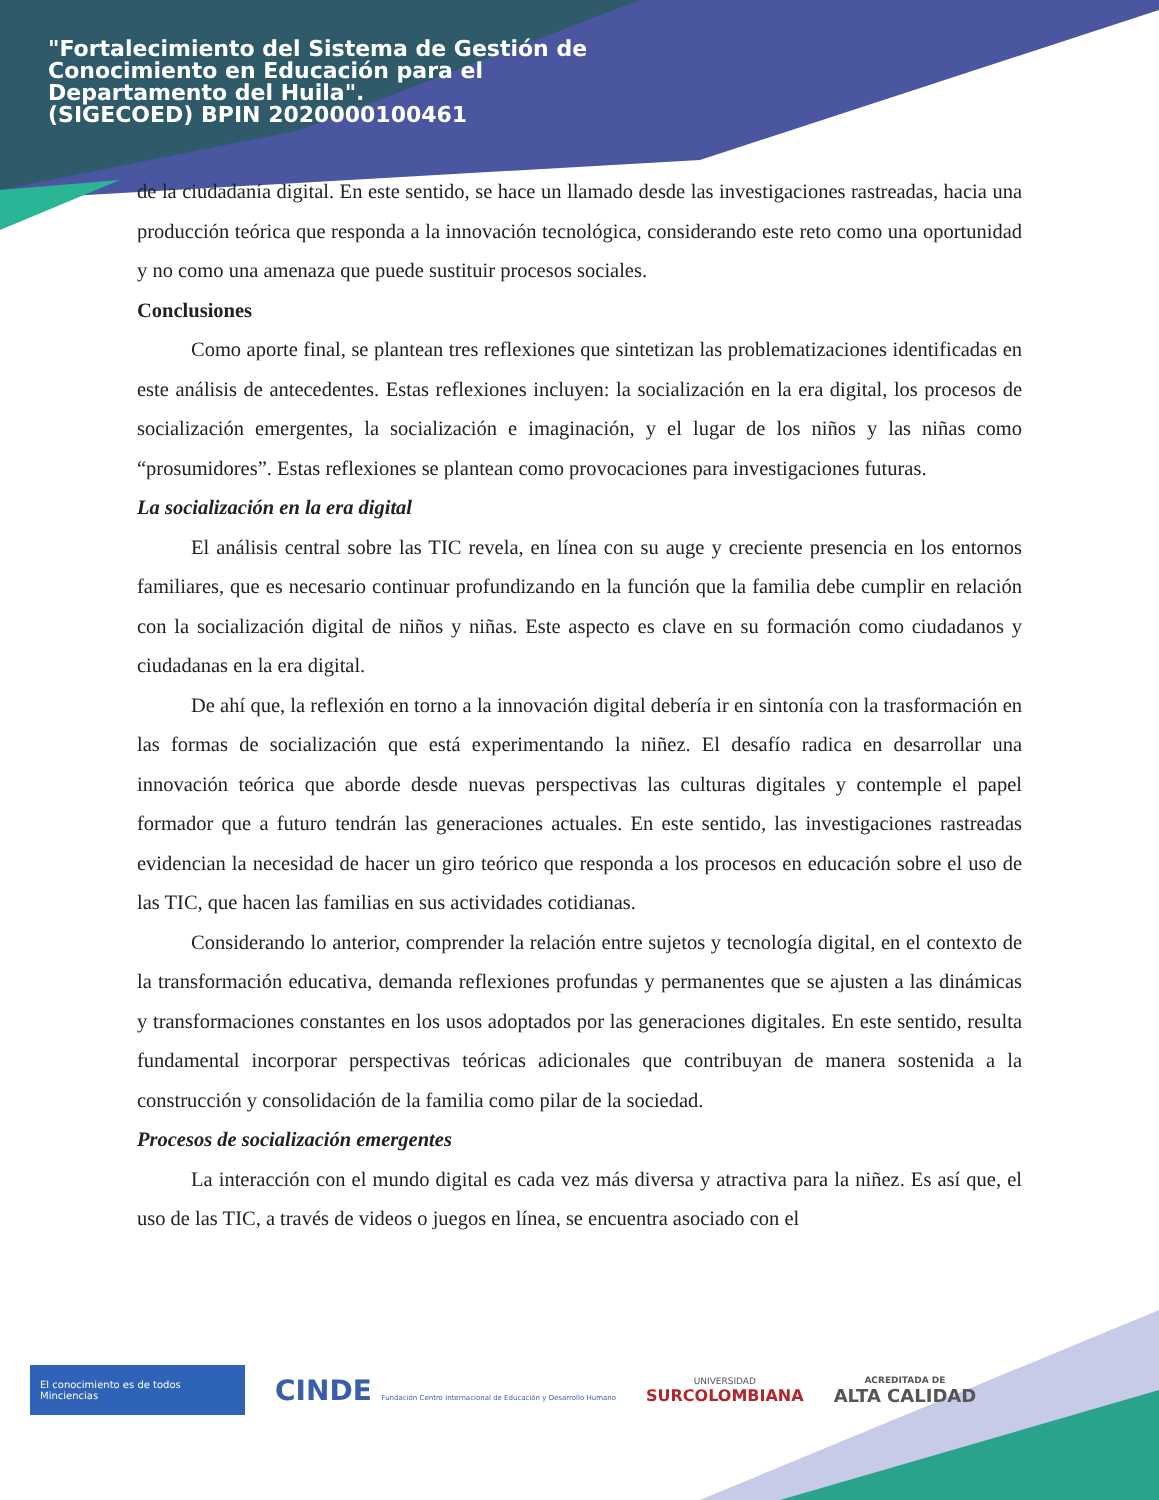"Fortalecimiento del Sistema de Gestión de
Conocimiento en Educación para el
Departamento del Huila".
(SIGECOED) BPIN 2020000100461
de la ciudadanía digital. En este sentido, se hace un llamado desde las investigaciones rastreadas, hacia una producción teórica que responda a la innovación tecnológica, considerando este reto como una oportunidad y no como una amenaza que puede sustituir procesos sociales.
Conclusiones
Como aporte final, se plantean tres reflexiones que sintetizan las problematizaciones identificadas en este análisis de antecedentes. Estas reflexiones incluyen: la socialización en la era digital, los procesos de socialización emergentes, la socialización e imaginación, y el lugar de los niños y las niñas como “prosumidores”. Estas reflexiones se plantean como provocaciones para investigaciones futuras.
La socialización en la era digital
El análisis central sobre las TIC revela, en línea con su auge y creciente presencia en los entornos familiares, que es necesario continuar profundizando en la función que la familia debe cumplir en relación con la socialización digital de niños y niñas. Este aspecto es clave en su formación como ciudadanos y ciudadanas en la era digital.
De ahí que, la reflexión en torno a la innovación digital debería ir en sintonía con la trasformación en las formas de socialización que está experimentando la niñez. El desafío radica en desarrollar una innovación teórica que aborde desde nuevas perspectivas las culturas digitales y contemple el papel formador que a futuro tendrán las generaciones actuales. En este sentido, las investigaciones rastreadas evidencian la necesidad de hacer un giro teórico que responda a los procesos en educación sobre el uso de las TIC, que hacen las familias en sus actividades cotidianas.
Considerando lo anterior, comprender la relación entre sujetos y tecnología digital, en el contexto de la transformación educativa, demanda reflexiones profundas y permanentes que se ajusten a las dinámicas y transformaciones constantes en los usos adoptados por las generaciones digitales. En este sentido, resulta fundamental incorporar perspectivas teóricas adicionales que contribuyan de manera sostenida a la construcción y consolidación de la familia como pilar de la sociedad.
Procesos de socialización emergentes
La interacción con el mundo digital es cada vez más diversa y atractiva para la niñez. Es así que, el uso de las TIC, a través de videos o juegos en línea, se encuentra asociado con el
El conocimiento es de todos Minciencias
CINDE Fundación Centro Internacional de Educación y Desarrollo Humano
UNIVERSIDAD
SURCOLOMBIANA
ACREDITADA DE
ALTA CALIDAD